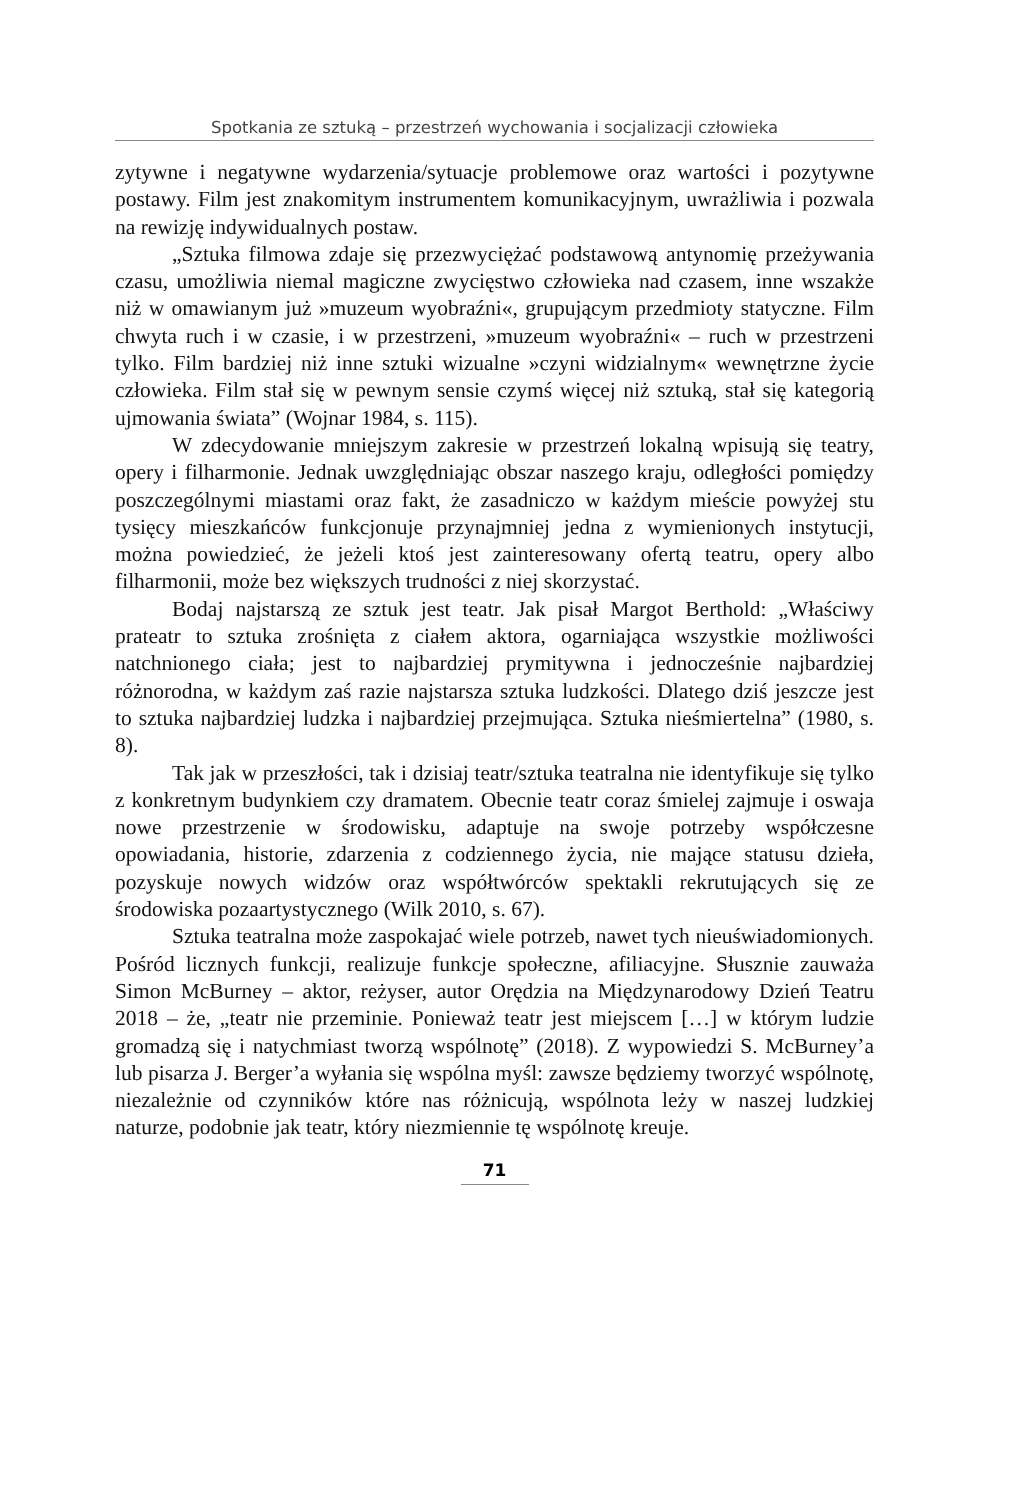Spotkania ze sztuką – przestrzeń wychowania i socjalizacji człowieka
zytywne i negatywne wydarzenia/sytuacje problemowe oraz wartości i pozytywne postawy. Film jest znakomitym instrumentem komunikacyjnym, uwrażliwia i pozwala na rewizję indywidualnych postaw.
„Sztuka filmowa zdaje się przezwyciężać podstawową antynomię przeżywania czasu, umożliwia niemal magiczne zwycięstwo człowieka nad czasem, inne wszakże niż w omawianym już »muzeum wyobraźni«, grupującym przedmioty statyczne. Film chwyta ruch i w czasie, i w przestrzeni, »muzeum wyobraźni« – ruch w przestrzeni tylko. Film bardziej niż inne sztuki wizualne »czyni widzialnym« wewnętrzne życie człowieka. Film stał się w pewnym sensie czymś więcej niż sztuką, stał się kategorią ujmowania świata” (Wojnar 1984, s. 115).
W zdecydowanie mniejszym zakresie w przestrzeń lokalną wpisują się teatry, opery i filharmonie. Jednak uwzględniając obszar naszego kraju, odległości pomiędzy poszczególnymi miastami oraz fakt, że zasadniczo w każdym mieście powyżej stu tysięcy mieszkańców funkcjonuje przynajmniej jedna z wymienionych instytucji, można powiedzieć, że jeżeli ktoś jest zainteresowany ofertą teatru, opery albo filharmonii, może bez większych trudności z niej skorzystać.
Bodaj najstarszą ze sztuk jest teatr. Jak pisał Margot Berthold: „Właściwy prateatr to sztuka zrośnięta z ciałem aktora, ogarniająca wszystkie możliwości natchnionego ciała; jest to najbardziej prymitywna i jednocześnie najbardziej różnorodna, w każdym zaś razie najstarsza sztuka ludzkości. Dlatego dziś jeszcze jest to sztuka najbardziej ludzka i najbardziej przejmująca. Sztuka nieśmiertelna” (1980, s. 8).
Tak jak w przeszłości, tak i dzisiaj teatr/sztuka teatralna nie identyfikuje się tylko z konkretnym budynkiem czy dramatem. Obecnie teatr coraz śmielej zajmuje i oswaja nowe przestrzenie w środowisku, adaptuje na swoje potrzeby współczesne opowiadania, historie, zdarzenia z codziennego życia, nie mające statusu dzieła, pozyskuje nowych widzów oraz współtwórców spektakli rekrutujących się ze środowiska pozaartystycznego (Wilk 2010, s. 67).
Sztuka teatralna może zaspokajać wiele potrzeb, nawet tych nieuświadomionych. Pośród licznych funkcji, realizuje funkcje społeczne, afiliacyjne. Słusznie zauważa Simon McBurney – aktor, reżyser, autor Orędzia na Międzynarodowy Dzień Teatru 2018 – że, „teatr nie przeminie. Ponieważ teatr jest miejscem […] w którym ludzie gromadzą się i natychmiast tworzą wspólnotę” (2018). Z wypowiedzi S. McBurney’a lub pisarza J. Berger’a wyłania się wspólna myśl: zawsze będziemy tworzyć wspólnotę, niezależnie od czynników które nas różnicują, wspólnota leży w naszej ludzkiej naturze, podobnie jak teatr, który niezmiennie tę wspólnotę kreuje.
71